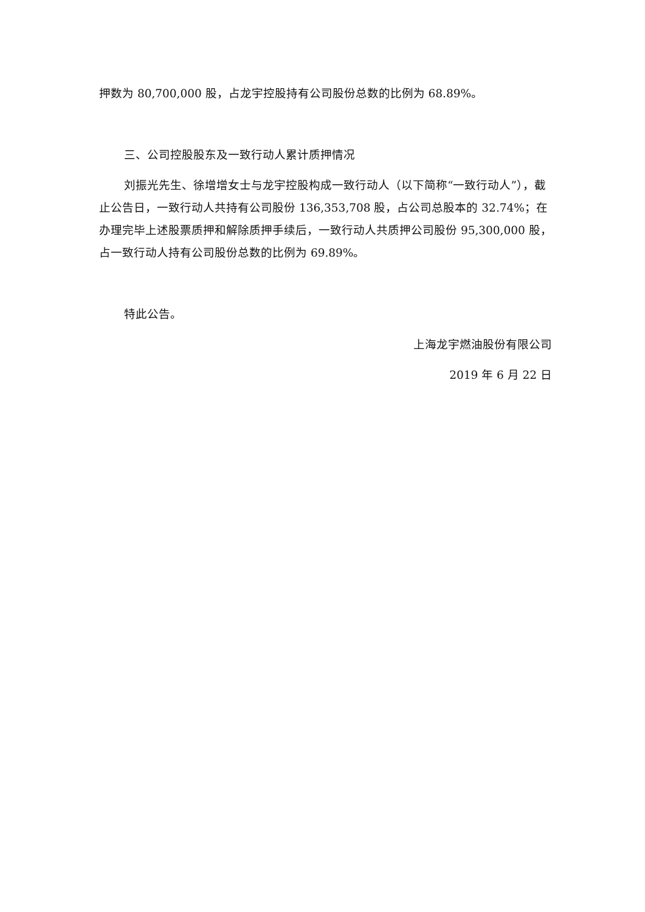押数为 80,700,000 股，占龙宇控股持有公司股份总数的比例为 68.89%。
三、公司控股股东及一致行动人累计质押情况
刘振光先生、徐增增女士与龙宇控股构成一致行动人（以下简称“一致行动人”），截止公告日，一致行动人共持有公司股份 136,353,708 股，占公司总股本的 32.74%；在办理完毕上述股票质押和解除质押手续后，一致行动人共质押公司股份 95,300,000 股，占一致行动人持有公司股份总数的比例为 69.89%。
特此公告。
上海龙宇燃油股份有限公司
2019 年 6 月 22 日